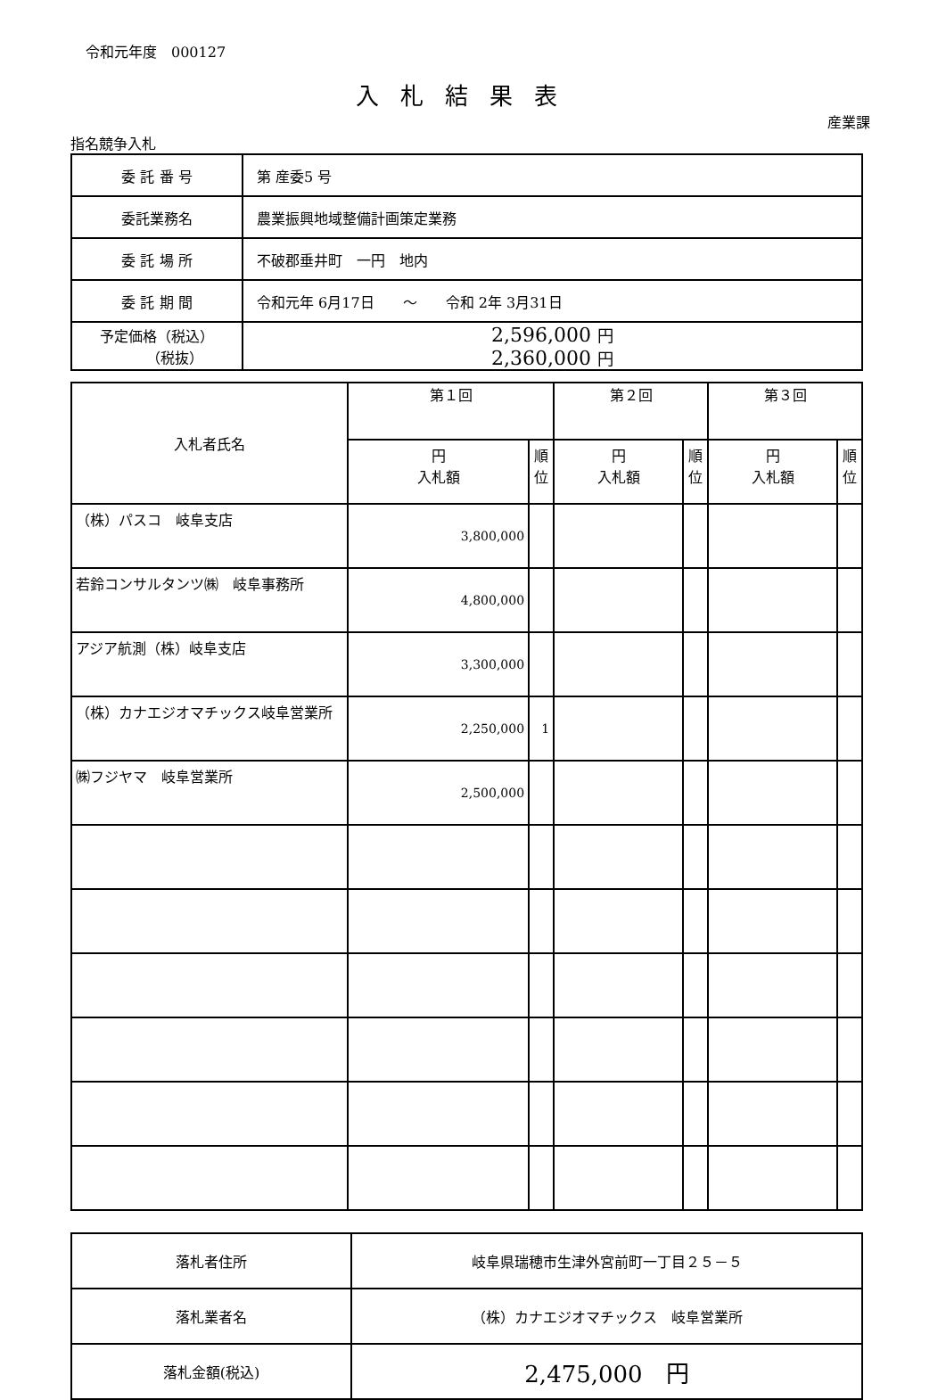令和元年度　000127
入札結果表
産業課
指名競争入札
| 委 託 番 号 | 第 産委5 号 |
| 委託業務名 | 農業振興地域整備計画策定業務 |
| 委 託 場 所 | 不破郡垂井町 一円 地内 |
| 委 託 期 間 | 令和元年 6月17日 ～ 令和 2年 3月31日 |
| 予定価格（税込） （税抜） | 2,596,000 円 2,360,000 円 |
| 入札者氏名 | 第１回 | | 第２回 | | 第３回 | |
| --- | --- | --- | --- | --- | --- | --- |
| | 円 入札額 | 順位 | 円 入札額 | 順位 | 円 入札額 | 順位 |
| （株）パスコ 岐阜支店 | 3,800,000 | | | | | |
| 若鈴コンサルタンツ㈱ 岐阜事務所 | 4,800,000 | | | | | |
| アジア航測（株）岐阜支店 | 3,300,000 | | | | | |
| （株）カナエジオマチックス岐阜営業所 | 2,250,000 | 1 | | | | |
| ㈱フジヤマ 岐阜営業所 | 2,500,000 | | | | | |
| 落札者住所 | 岐阜県瑞穂市生津外宮前町一丁目２５－５ |
| 落札業者名 | （株）カナエジオマチックス 岐阜営業所 |
| 落札金額(税込) | 2,475,000 円 |